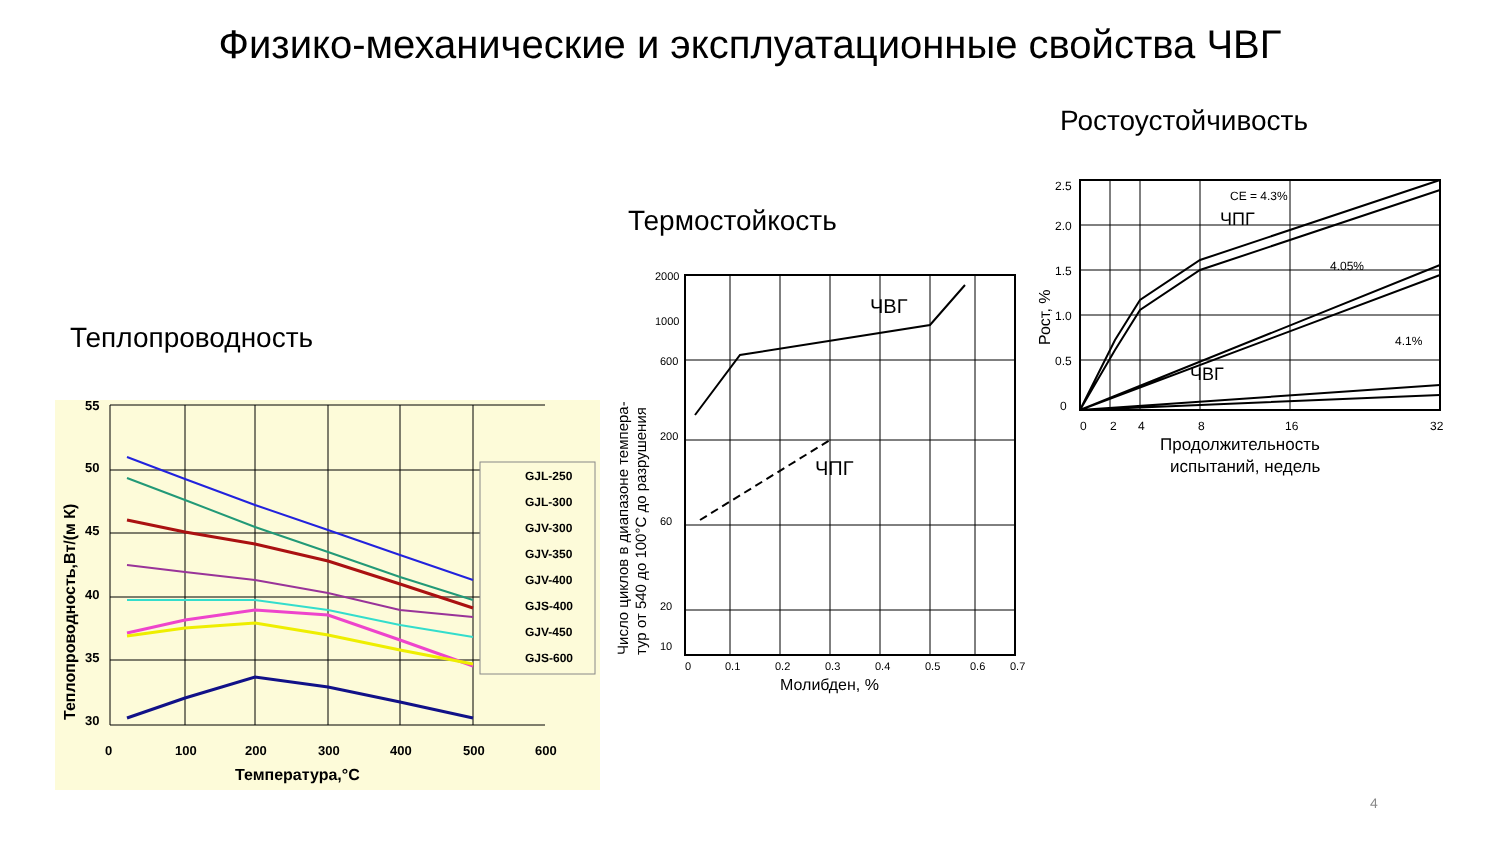Физико-механические и эксплуатационные свойства ЧВГ
Ростоустойчивость
Термостойкость
Теплопроводность
55
50
45
40
35
30
0
100
200
300
400
500
600
Температура,°C
Теплопроводность,Вт/(м К)
GJL-250
GJL-300
GJV-300
GJV-350
GJV-400
GJS-400
GJV-450
GJS-600
ЧВГ
ЧПГ
2000
1000
600
200
60
20
10
0
0.1
0.2
0.3
0.4
0.5
0.6
0.7
Молибден, %
Число циклов в диапазоне темпера-
тур от 540 до 100°C до разрушения
2.5
2.0
1.5
1.0
0.5
0
0
2
4
8
16
32
CE = 4.3%
4.05%
4.1%
ЧПГ
ЧВГ
Продолжительность
испытаний, недель
Рост, %
4